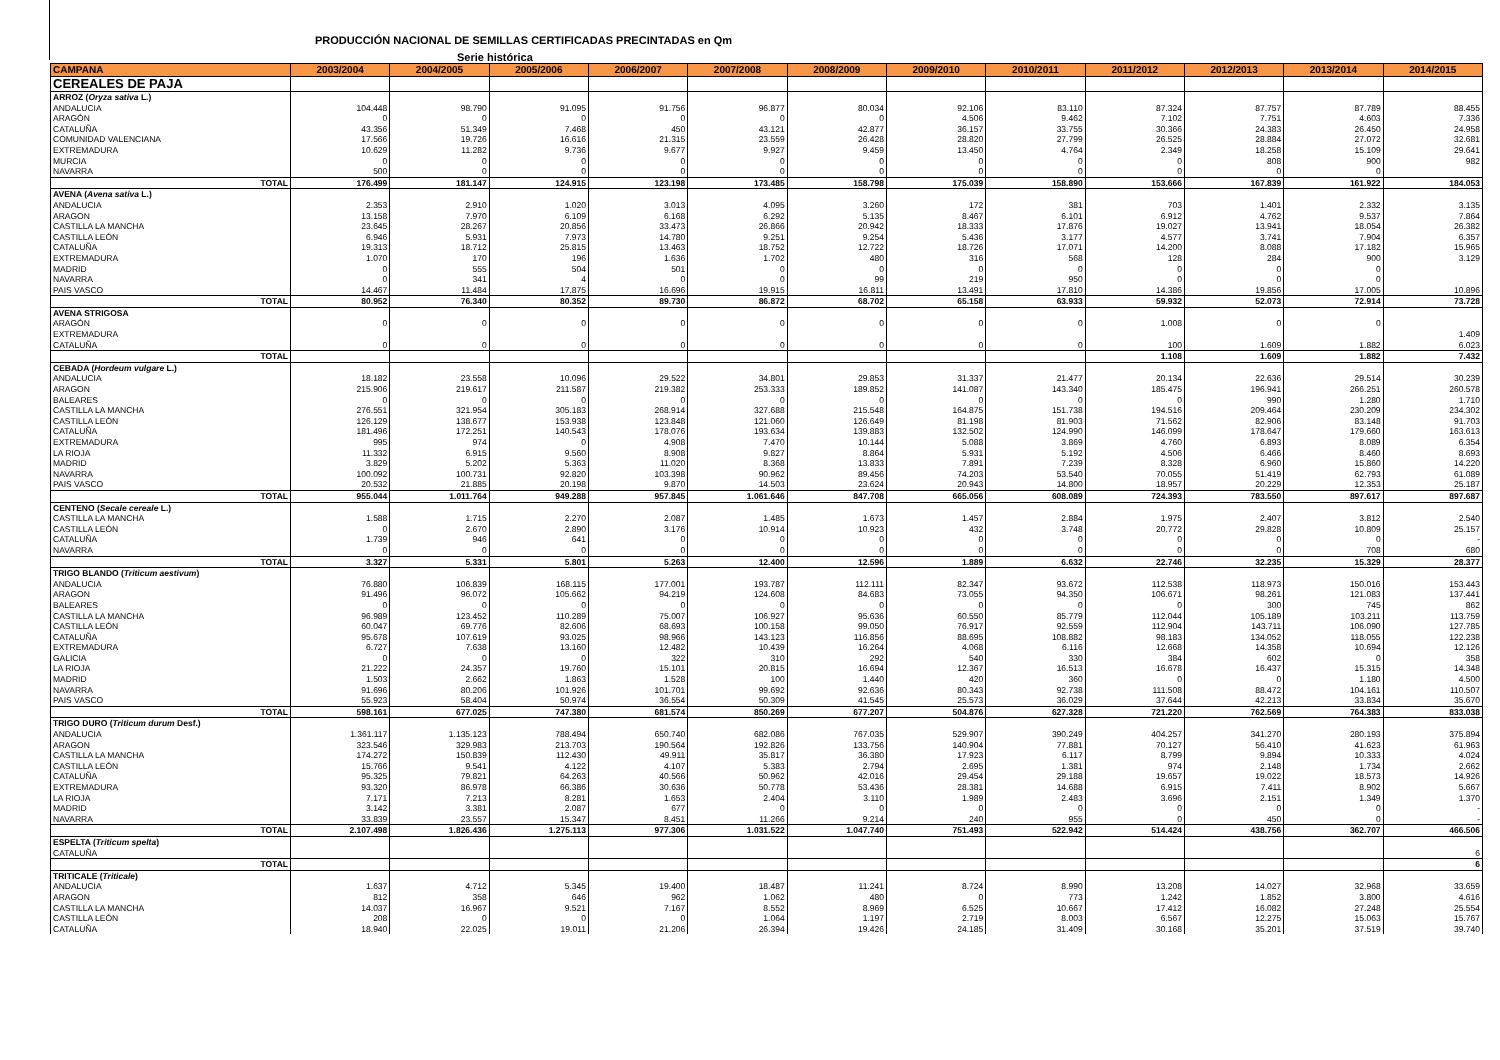PRODUCCIÓN NACIONAL DE SEMILLAS CERTIFICADAS PRECINTADAS en Qm
Serie histórica
| CAMPANA | 2003/2004 | 2004/2005 | 2005/2006 | 2006/2007 | 2007/2008 | 2008/2009 | 2009/2010 | 2010/2011 | 2011/2012 | 2012/2013 | 2013/2014 | 2014/2015 |
| --- | --- | --- | --- | --- | --- | --- | --- | --- | --- | --- | --- | --- |
| CEREALES DE PAJA | | | | | | | | | | | | |
| ARROZ ( Oryza sativa L.) | | | | | | | | | | | | |
| ANDALUCIA | 104.448 | 98.790 | 91.095 | 91.756 | 96.877 | 80.034 | 92.106 | 83.110 | 87.324 | 87.757 | 87.789 | 88.455 |
| ARAGÓN | 0 | 0 | 0 | 0 | 0 | 0 | 4.506 | 9.462 | 7.102 | 7.751 | 4.603 | 7.336 |
| CATALUÑA | 43.356 | 51.349 | 7.468 | 450 | 43.121 | 42.877 | 36.157 | 33.755 | 30.366 | 24.383 | 26.450 | 24.958 |
| COMUNIDAD VALENCIANA | 17.566 | 19.726 | 16.616 | 21.315 | 23.559 | 26.428 | 28.820 | 27.799 | 26.525 | 28.884 | 27.072 | 32.681 |
| EXTREMADURA | 10.629 | 11.282 | 9.736 | 9.677 | 9.927 | 9.459 | 13.450 | 4.764 | 2.349 | 18.258 | 15.109 | 29.641 |
| MURCIA | 0 | 0 | 0 | 0 | 0 | 0 | 0 | 0 | 0 | 808 | 900 | 982 |
| NAVARRA | 500 | 0 | 0 | 0 | 0 | 0 | 0 | 0 | 0 | 0 | 0 | |
| TOTAL | 176.499 | 181.147 | 124.915 | 123.198 | 173.485 | 158.798 | 175.039 | 158.890 | 153.666 | 167.839 | 161.922 | 184.053 |
| AVENA ( Avena sativa L.) | | | | | | | | | | | | |
| ANDALUCIA | 2.353 | 2.910 | 1.020 | 3.013 | 4.095 | 3.260 | 172 | 381 | 703 | 1.401 | 2.332 | 3.135 |
| ARAGON | 13.158 | 7.970 | 6.109 | 6.168 | 6.292 | 5.135 | 8.467 | 6.101 | 6.912 | 4.762 | 9.537 | 7.864 |
| CASTILLA LA MANCHA | 23.645 | 28.267 | 20.856 | 33.473 | 26.866 | 20.942 | 18.333 | 17.876 | 19.027 | 13.941 | 18.054 | 26.382 |
| CASTILLA LEÓN | 6.946 | 5.931 | 7.973 | 14.780 | 9.251 | 9.254 | 5.436 | 3.177 | 4.577 | 3.741 | 7.904 | 6.357 |
| CATALUÑA | 19.313 | 18.712 | 25.815 | 13.463 | 18.752 | 12.722 | 18.726 | 17.071 | 14.200 | 8.088 | 17.182 | 15.965 |
| EXTREMADURA | 1.070 | 170 | 196 | 1.636 | 1.702 | 480 | 316 | 568 | 128 | 284 | 900 | 3.129 |
| MADRID | 0 | 555 | 504 | 501 | 0 | 0 | 0 | 0 | 0 | 0 | 0 | |
| NAVARRA | 0 | 341 | 4 | 0 | 0 | 99 | 219 | 950 | 0 | 0 | 0 | |
| PAIS VASCO | 14.467 | 11.484 | 17.875 | 16.696 | 19.915 | 16.811 | 13.491 | 17.810 | 14.386 | 19.856 | 17.005 | 10.896 |
| TOTAL | 80.952 | 76.340 | 80.352 | 89.730 | 86.872 | 68.702 | 65.158 | 63.933 | 59.932 | 52.073 | 72.914 | 73.728 |
| AVENA STRIGOSA | | | | | | | | | | | | |
| ARAGÓN | 0 | 0 | 0 | 0 | 0 | 0 | 0 | 0 | 1.008 | 0 | 0 | |
| EXTREMADURA | | | | | | | | | | | | 1.409 |
| CATALUÑA | 0 | 0 | 0 | 0 | 0 | 0 | 0 | 0 | 100 | 1.609 | 1.882 | 6.023 |
| TOTAL | | | | | | | | | 1.108 | 1.609 | 1.882 | 7.432 |
| CEBADA ( Hordeum vulgare L.) | | | | | | | | | | | | |
| ANDALUCIA | 18.182 | 23.558 | 10.096 | 29.522 | 34.801 | 29.853 | 31.337 | 21.477 | 20.134 | 22.636 | 29.514 | 30.239 |
| ARAGON | 215.906 | 219.617 | 211.587 | 219.382 | 253.333 | 189.852 | 141.087 | 143.340 | 185.475 | 196.941 | 266.251 | 260.578 |
| BALEARES | 0 | 0 | 0 | 0 | 0 | 0 | 0 | 0 | 0 | 990 | 1.280 | 1.710 |
| CASTILLA LA MANCHA | 276.551 | 321.954 | 305.183 | 268.914 | 327.688 | 215.548 | 164.875 | 151.738 | 194.516 | 209.464 | 230.209 | 234.302 |
| CASTILLA LEÓN | 126.129 | 138.677 | 153.938 | 123.848 | 121.060 | 126.649 | 81.198 | 81.903 | 71.562 | 82.906 | 83.148 | 91.703 |
| CATALUÑA | 181.496 | 172.251 | 140.543 | 178.076 | 193.634 | 139.883 | 132.502 | 124.990 | 146.099 | 178.647 | 179.660 | 163.613 |
| EXTREMADURA | 995 | 974 | 0 | 4.908 | 7.470 | 10.144 | 5.088 | 3.869 | 4.760 | 6.893 | 8.089 | 6.354 |
| LA RIOJA | 11.332 | 6.915 | 9.560 | 8.908 | 9.827 | 8.864 | 5.931 | 5.192 | 4.506 | 6.466 | 8.460 | 8.693 |
| MADRID | 3.829 | 5.202 | 5.363 | 11.020 | 8.368 | 13.833 | 7.891 | 7.239 | 8.328 | 6.960 | 15.860 | 14.220 |
| NAVARRA | 100.092 | 100.731 | 92.820 | 103.398 | 90.962 | 89.456 | 74.203 | 53.540 | 70.055 | 51.419 | 62.793 | 61.089 |
| PAIS VASCO | 20.532 | 21.885 | 20.198 | 9.870 | 14.503 | 23.624 | 20.943 | 14.800 | 18.957 | 20.229 | 12.353 | 25.187 |
| TOTAL | 955.044 | 1.011.764 | 949.288 | 957.845 | 1.061.646 | 847.708 | 665.056 | 608.089 | 724.393 | 783.550 | 897.617 | 897.687 |
| CENTENO ( Secale cereale L.) | | | | | | | | | | | | |
| CASTILLA LA MANCHA | 1.588 | 1.715 | 2.270 | 2.087 | 1.485 | 1.673 | 1.457 | 2.884 | 1.975 | 2.407 | 3.812 | 2.540 |
| CASTILLA LEÓN | 0 | 2.670 | 2.890 | 3.176 | 10.914 | 10.923 | 432 | 3.748 | 20.772 | 29.828 | 10.809 | 25.157 |
| CATALUÑA | 1.739 | 946 | 641 | 0 | 0 | 0 | 0 | 0 | 0 | 0 | 0 | - |
| NAVARRA | 0 | 0 | 0 | 0 | 0 | 0 | 0 | 0 | 0 | 0 | 708 | 680 |
| TOTAL | 3.327 | 5.331 | 5.801 | 5.263 | 12.400 | 12.596 | 1.889 | 6.632 | 22.746 | 32.235 | 15.329 | 28.377 |
| TRIGO BLANDO ( Triticum aestivum ) | | | | | | | | | | | | |
| ANDALUCIA | 76.880 | 106.839 | 168.115 | 177.001 | 193.787 | 112.111 | 82.347 | 93.672 | 112.538 | 118.973 | 150.016 | 153.443 |
| ARAGON | 91.496 | 96.072 | 105.662 | 94.219 | 124.608 | 84.683 | 73.055 | 94.350 | 106.671 | 98.261 | 121.083 | 137.441 |
| BALEARES | 0 | 0 | 0 | 0 | 0 | 0 | 0 | 0 | 0 | 300 | 745 | 862 |
| CASTILLA LA MANCHA | 96.989 | 123.452 | 110.289 | 75.007 | 106.927 | 95.636 | 60.550 | 85.779 | 112.044 | 105.189 | 103.211 | 113.759 |
| CASTILLA LEÓN | 60.047 | 69.776 | 82.606 | 68.693 | 100.158 | 99.050 | 76.917 | 92.559 | 112.904 | 143.711 | 106.090 | 127.785 |
| CATALUÑA | 95.678 | 107.619 | 93.025 | 98.966 | 143.123 | 116.856 | 88.695 | 108.882 | 98.183 | 134.052 | 118.055 | 122.238 |
| EXTREMADURA | 6.727 | 7.638 | 13.160 | 12.482 | 10.439 | 16.264 | 4.068 | 6.116 | 12.668 | 14.358 | 10.694 | 12.126 |
| GALICIA | 0 | 0 | 0 | 322 | 310 | 292 | 540 | 330 | 384 | 602 | 0 | 358 |
| LA RIOJA | 21.222 | 24.357 | 19.760 | 15.101 | 20.815 | 16.694 | 12.367 | 16.513 | 16.678 | 16.437 | 15.315 | 14.348 |
| MADRID | 1.503 | 2.662 | 1.863 | 1.528 | 100 | 1.440 | 420 | 360 | 0 | 0 | 1.180 | 4.500 |
| NAVARRA | 91.696 | 80.206 | 101.926 | 101.701 | 99.692 | 92.636 | 80.343 | 92.738 | 111.508 | 88.472 | 104.161 | 110.507 |
| PAIS VASCO | 55.923 | 58.404 | 50.974 | 36.554 | 50.309 | 41.545 | 25.573 | 36.029 | 37.644 | 42.213 | 33.834 | 35.670 |
| TOTAL | 598.161 | 677.025 | 747.380 | 681.574 | 850.269 | 677.207 | 504.876 | 627.328 | 721.220 | 762.569 | 764.383 | 833.038 |
| TRIGO DURO ( Triticum durum Desf.) | | | | | | | | | | | | |
| ANDALUCIA | 1.361.117 | 1.135.123 | 788.494 | 650.740 | 682.086 | 767.035 | 529.907 | 390.249 | 404.257 | 341.270 | 280.193 | 375.894 |
| ARAGON | 323.546 | 329.983 | 213.703 | 190.564 | 192.826 | 133.756 | 140.904 | 77.881 | 70.127 | 56.410 | 41.623 | 61.963 |
| CASTILLA LA MANCHA | 174.272 | 150.839 | 112.430 | 49.911 | 35.817 | 36.380 | 17.923 | 6.117 | 8.799 | 9.894 | 10.333 | 4.024 |
| CASTILLA LEÓN | 15.766 | 9.541 | 4.122 | 4.107 | 5.383 | 2.794 | 2.695 | 1.381 | 974 | 2.148 | 1.734 | 2.662 |
| CATALUÑA | 95.325 | 79.821 | 64.263 | 40.566 | 50.962 | 42.016 | 29.454 | 29.188 | 19.657 | 19.022 | 18.573 | 14.926 |
| EXTREMADURA | 93.320 | 86.978 | 66.386 | 30.636 | 50.778 | 53.436 | 28.381 | 14.688 | 6.915 | 7.411 | 8.902 | 5.667 |
| LA RIOJA | 7.171 | 7.213 | 8.281 | 1.653 | 2.404 | 3.110 | 1.989 | 2.483 | 3.696 | 2.151 | 1.349 | 1.370 |
| MADRID | 3.142 | 3.381 | 2.087 | 677 | 0 | 0 | 0 | 0 | 0 | 0 | 0 | - |
| NAVARRA | 33.839 | 23.557 | 15.347 | 8.451 | 11.266 | 9.214 | 240 | 955 | 0 | 450 | 0 | - |
| TOTAL | 2.107.498 | 1.826.436 | 1.275.113 | 977.306 | 1.031.522 | 1.047.740 | 751.493 | 522.942 | 514.424 | 438.756 | 362.707 | 466.506 |
| ESPELTA ( Triticum spelta ) | | | | | | | | | | | | |
| CATALUÑA | | | | | | | | | | | | 6 |
| TOTAL | | | | | | | | | | | | 6 |
| TRITICALE ( Triticale ) | | | | | | | | | | | | |
| ANDALUCIA | 1.637 | 4.712 | 5.345 | 19.400 | 18.487 | 11.241 | 8.724 | 8.990 | 13.208 | 14.027 | 32.968 | 33.659 |
| ARAGON | 812 | 358 | 646 | 962 | 1.062 | 480 | 0 | 773 | 1.242 | 1.852 | 3.800 | 4.616 |
| CASTILLA LA MANCHA | 14.037 | 16.967 | 9.521 | 7.167 | 8.552 | 8.969 | 6.525 | 10.667 | 17.412 | 16.082 | 27.248 | 25.554 |
| CASTILLA LEÓN | 208 | 0 | 0 | 0 | 1.064 | 1.197 | 2.719 | 8.003 | 6.567 | 12.275 | 15.063 | 15.767 |
| CATALUÑA | 18.940 | 22.025 | 19.011 | 21.206 | 26.394 | 19.426 | 24.185 | 31.409 | 30.168 | 35.201 | 37.519 | 39.740 |